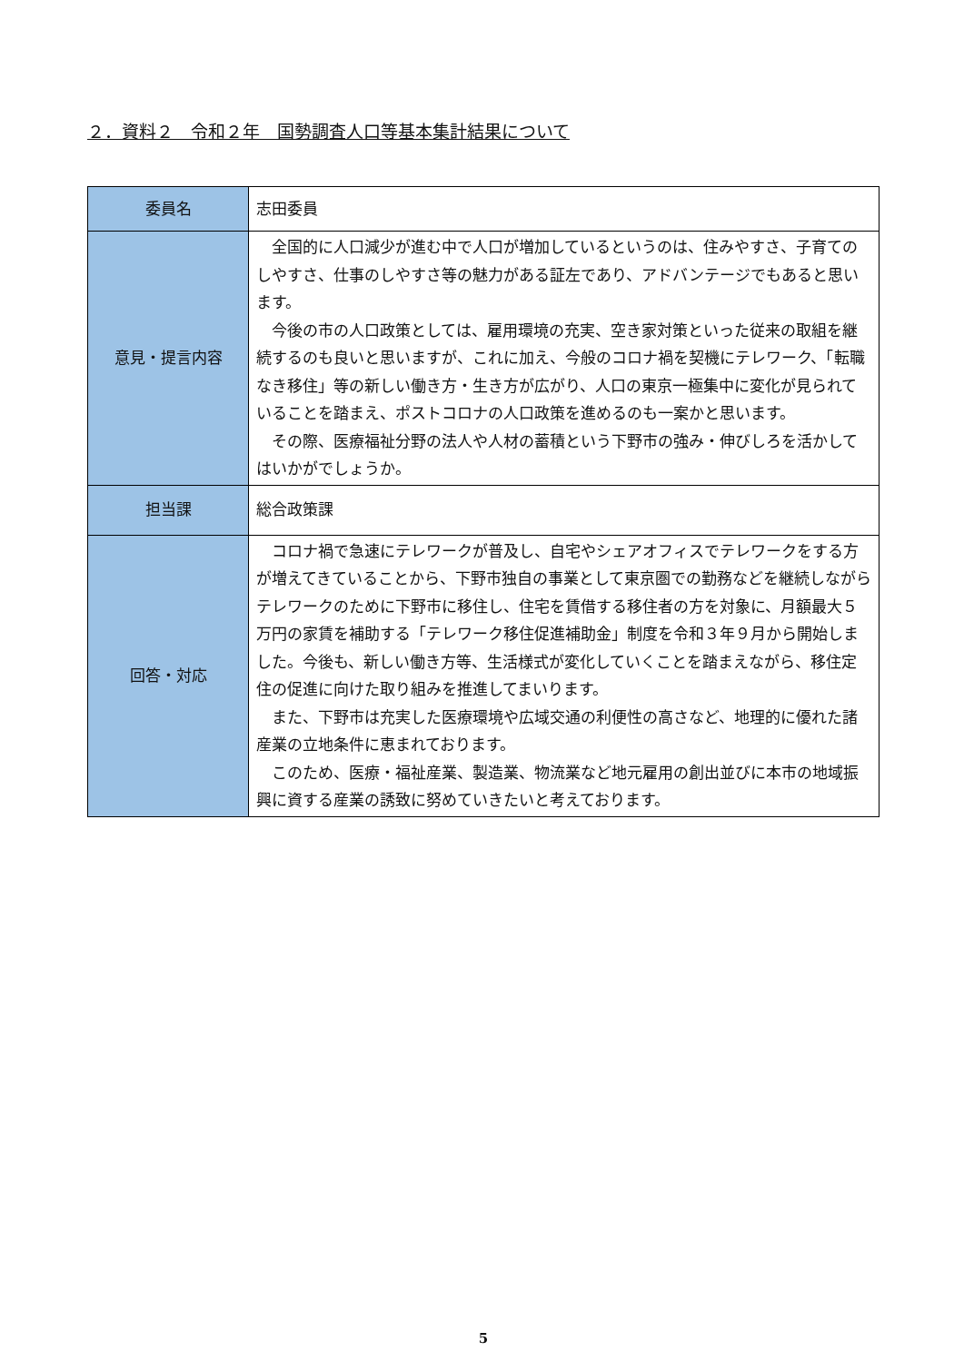２．資料２　令和２年　国勢調査人口等基本集計結果について
| 委員名 | 志田委員 |
| 意見・提言内容 | 全国的に人口減少が進む中で人口が増加しているというのは、住みやすさ、子育てのしやすさ、仕事のしやすさ等の魅力がある証左であり、アドバンテージでもあると思います。 今後の市の人口政策としては、雇用環境の充実、空き家対策といった従来の取組を継続するのも良いと思いますが、これに加え、今般のコロナ禍を契機にテレワーク、「転職なき移住」等の新しい働き方・生き方が広がり、人口の東京一極集中に変化が見られていることを踏まえ、ポストコロナの人口政策を進めるのも一案かと思います。 その際、医療福祉分野の法人や人材の蓄積という下野市の強み・伸びしろを活かしてはいかがでしょうか。 |
| 担当課 | 総合政策課 |
| 回答・対応 | コロナ禍で急速にテレワークが普及し、自宅やシェアオフィスでテレワークをする方が増えてきていることから、下野市独自の事業として東京圏での勤務などを継続しながらテレワークのために下野市に移住し、住宅を賃借する移住者の方を対象に、月額最大５万円の家賃を補助する「テレワーク移住促進補助金」制度を令和３年９月から開始しました。今後も、新しい働き方等、生活様式が変化していくことを踏まえながら、移住定住の促進に向けた取り組みを推進してまいります。 また、下野市は充実した医療環境や広域交通の利便性の高さなど、地理的に優れた諸産業の立地条件に恵まれております。 このため、医療・福祉産業、製造業、物流業など地元雇用の創出並びに本市の地域振興に資する産業の誘致に努めていきたいと考えております。 |
5